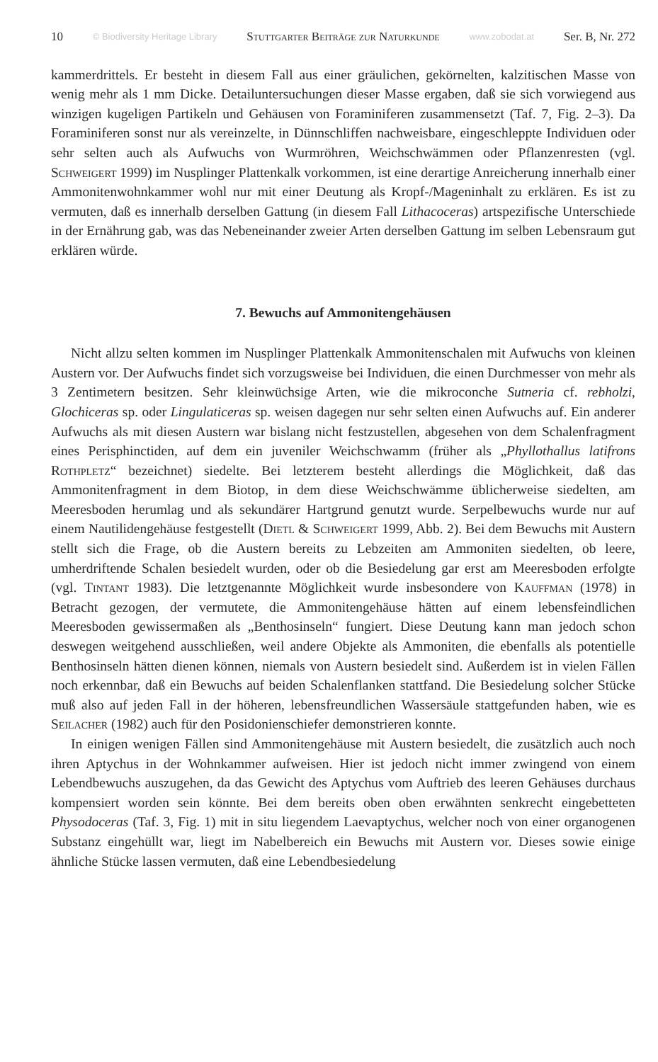10 © Biodiversity Heritage Library Stuttgarter Beiträge zur Naturkunde www.zobodat.at Ser. B, Nr. 272
kammerdrittels. Er besteht in diesem Fall aus einer gräulichen, gekörnelten, kalzitischen Masse von wenig mehr als 1 mm Dicke. Detailuntersuchungen dieser Masse ergaben, daß sie sich vorwiegend aus winzigen kugeligen Partikeln und Gehäusen von Foraminiferen zusammensetzt (Taf. 7, Fig. 2–3). Da Foraminiferen sonst nur als vereinzelte, in Dünnschliffen nachweisbare, eingeschleppte Individuen oder sehr selten auch als Aufwuchs von Wurmröhren, Weichschwämmen oder Pflanzenresten (vgl. Schweigert 1999) im Nusplinger Plattenkalk vorkommen, ist eine derartige Anreicherung innerhalb einer Ammonitenwohnkammer wohl nur mit einer Deutung als Kropf-/Mageninhalt zu erklären. Es ist zu vermuten, daß es innerhalb derselben Gattung (in diesem Fall Lithacoceras) artspezifische Unterschiede in der Ernährung gab, was das Nebeneinander zweier Arten derselben Gattung im selben Lebensraum gut erklären würde.
7. Bewuchs auf Ammonitengehäusen
Nicht allzu selten kommen im Nusplinger Plattenkalk Ammonitenschalen mit Aufwuchs von kleinen Austern vor. Der Aufwuchs findet sich vorzugsweise bei Individuen, die einen Durchmesser von mehr als 3 Zentimetern besitzen. Sehr kleinwüchsige Arten, wie die mikroconche Sutneria cf. rebholzi, Glochiceras sp. oder Lingulaticeras sp. weisen dagegen nur sehr selten einen Aufwuchs auf. Ein anderer Aufwuchs als mit diesen Austern war bislang nicht festzustellen, abgesehen von dem Schalenfragment eines Perisphinctiden, auf dem ein juveniler Weichschwamm (früher als „Phyllothallus latifrons Rothpletz“ bezeichnet) siedelte. Bei letzterem besteht allerdings die Möglichkeit, daß das Ammonitenfragment in dem Biotop, in dem diese Weichschwämme üblicherweise siedelten, am Meeresboden herumlag und als sekundärer Hartgrund genutzt wurde. Serpelbewuchs wurde nur auf einem Nautilidengehäuse festgestellt (Dietl & Schweigert 1999, Abb. 2). Bei dem Bewuchs mit Austern stellt sich die Frage, ob die Austern bereits zu Lebzeiten am Ammoniten siedelten, ob leere, umherdriftende Schalen besiedelt wurden, oder ob die Besiedelung gar erst am Meeresboden erfolgte (vgl. Tintant 1983). Die letztgenannte Möglichkeit wurde insbesondere von Kauffman (1978) in Betracht gezogen, der vermutete, die Ammonitengehäuse hätten auf einem lebensfeindlichen Meeresboden gewissermaßen als „Benthosinseln“ fungiert. Diese Deutung kann man jedoch schon deswegen weitgehend ausschließen, weil andere Objekte als Ammoniten, die ebenfalls als potentielle Benthosinseln hätten dienen können, niemals von Austern besiedelt sind. Außerdem ist in vielen Fällen noch erkennbar, daß ein Bewuchs auf beiden Schalenflanken stattfand. Die Besiedelung solcher Stücke muß also auf jeden Fall in der höheren, lebensfreundlichen Wassersäule stattgefunden haben, wie es Seilacher (1982) auch für den Posidonienschiefer demonstrieren konnte.
In einigen wenigen Fällen sind Ammonitengehäuse mit Austern besiedelt, die zusätzlich auch noch ihren Aptychus in der Wohnkammer aufweisen. Hier ist jedoch nicht immer zwingend von einem Lebendbewuchs auszugehen, da das Gewicht des Aptychus vom Auftrieb des leeren Gehäuses durchaus kompensiert worden sein könnte. Bei dem bereits oben oben erwähnten senkrecht eingebetteten Physodoceras (Taf. 3, Fig. 1) mit in situ liegendem Laevaptychus, welcher noch von einer organogenen Substanz eingehüllt war, liegt im Nabelbereich ein Bewuchs mit Austern vor. Dieses sowie einige ähnliche Stücke lassen vermuten, daß eine Lebendbesiedelung